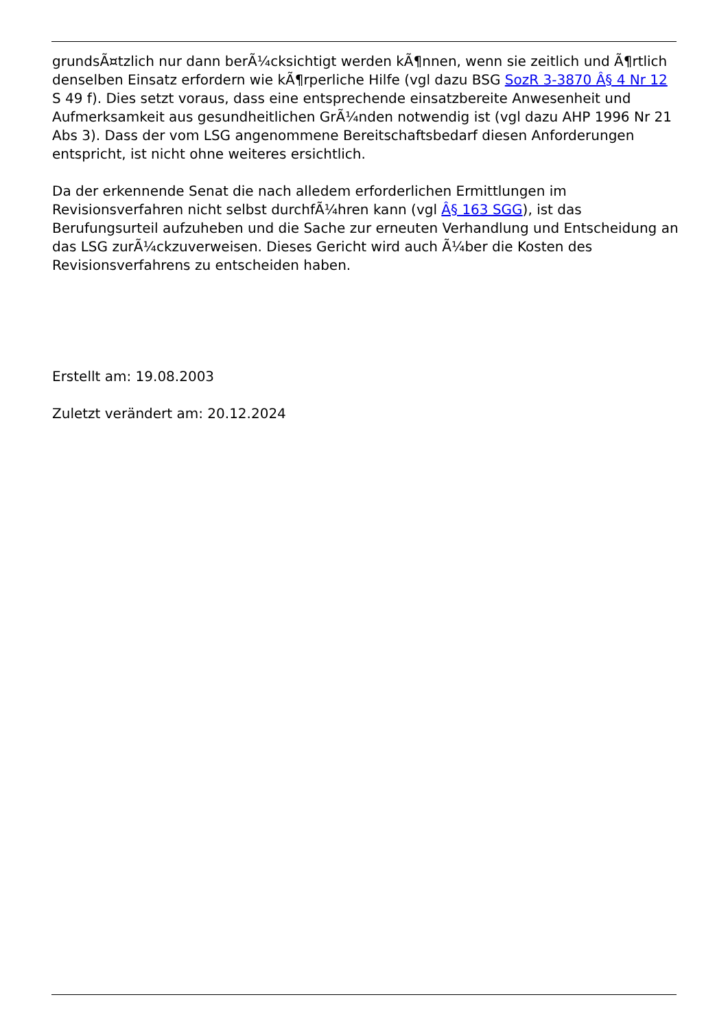grundsÃ¤tzlich nur dann berÃ¼cksichtigt werden kÃ¶nnen, wenn sie zeitlich und Ã¶rtlich denselben Einsatz erfordern wie kÃ¶rperliche Hilfe (vgl dazu BSG SozR 3-3870 Â§ 4 Nr 12 S 49 f). Dies setzt voraus, dass eine entsprechende einsatzbereite Anwesenheit und Aufmerksamkeit aus gesundheitlichen GrÃ¼nden notwendig ist (vgl dazu AHP 1996 Nr 21 Abs 3). Dass der vom LSG angenommene Bereitschaftsbedarf diesen Anforderungen entspricht, ist nicht ohne weiteres ersichtlich.
Da der erkennende Senat die nach alledem erforderlichen Ermittlungen im Revisionsverfahren nicht selbst durchfÃ¼hren kann (vgl Â§ 163 SGG), ist das Berufungsurteil aufzuheben und die Sache zur erneuten Verhandlung und Entscheidung an das LSG zurÃ¼ckzuverweisen. Dieses Gericht wird auch Ã¼ber die Kosten des Revisionsverfahrens zu entscheiden haben.
Erstellt am: 19.08.2003
Zuletzt verändert am: 20.12.2024